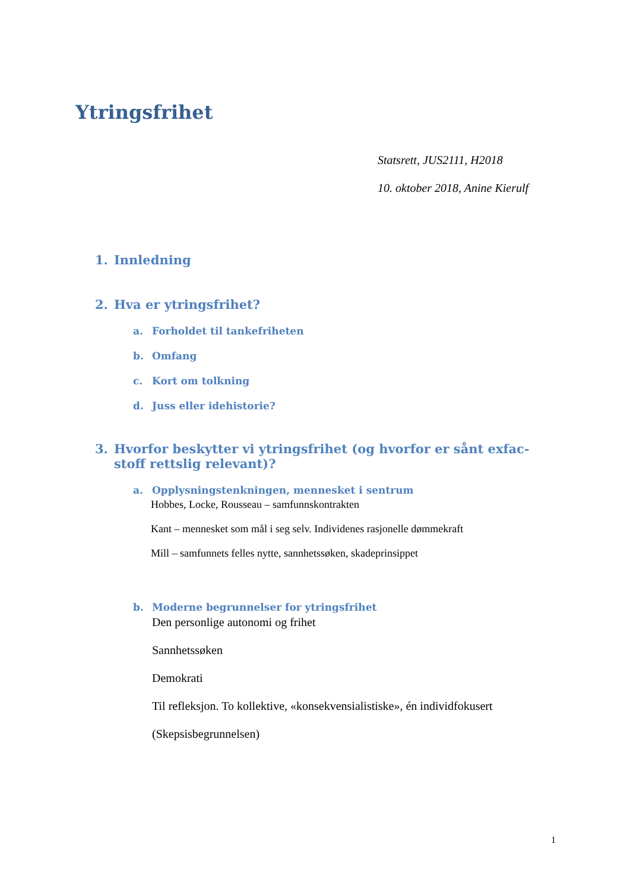Ytringsfrihet
Statsrett, JUS2111, H2018
10. oktober 2018, Anine Kierulf
1. Innledning
2. Hva er ytringsfrihet?
a. Forholdet til tankefriheten
b. Omfang
c. Kort om tolkning
d. Juss eller idehistorie?
3. Hvorfor beskytter vi ytringsfrihet (og hvorfor er sånt exfac-stoff rettslig relevant)?
a. Opplysningstenkningen, mennesket i sentrum
Hobbes, Locke, Rousseau – samfunnskontrakten
Kant – mennesket som mål i seg selv. Individenes rasjonelle dømmekraft
Mill – samfunnets felles nytte, sannhetssøken, skadeprinsippet
b. Moderne begrunnelser for ytringsfrihet
Den personlige autonomi og frihet
Sannhetssøken
Demokrati
Til refleksjon. To kollektive, «konsekvensialistiske», én individfokusert
(Skepsisbegrunnelsen)
1